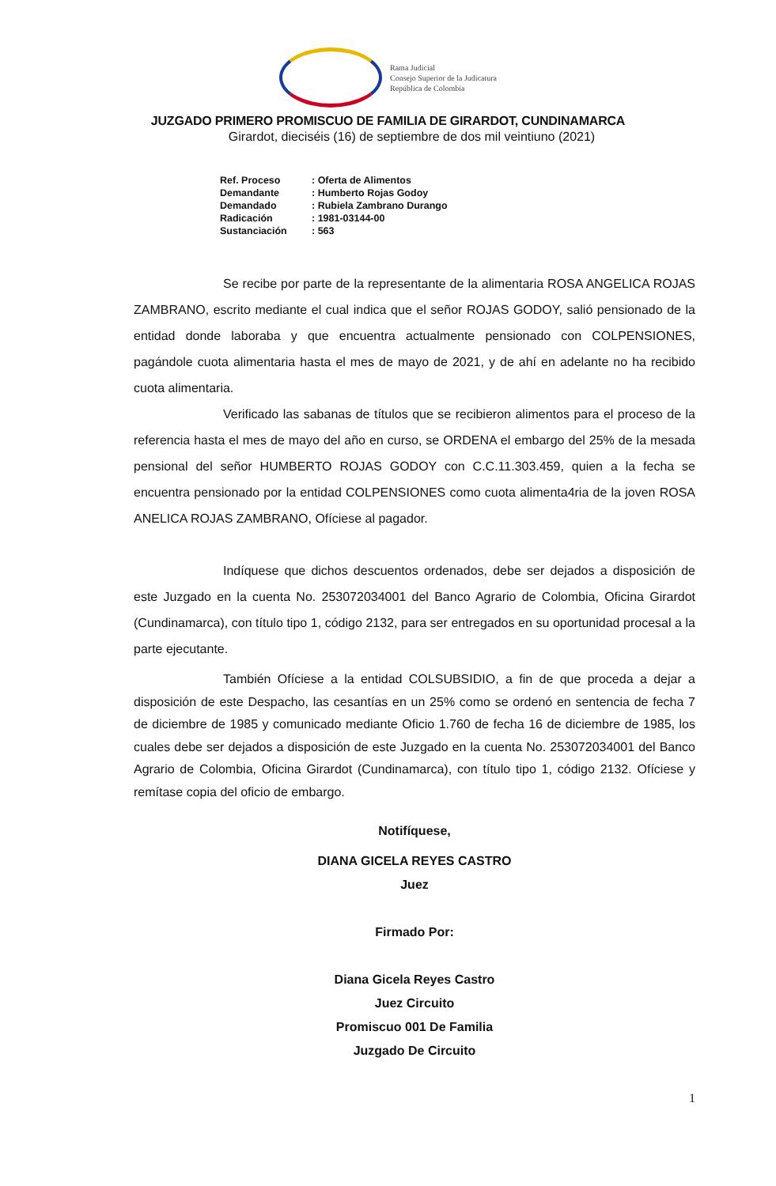Rama Judicial
Consejo Superior de la Judicatura
República de Colombia
JUZGADO PRIMERO PROMISCUO DE FAMILIA DE GIRARDOT, CUNDINAMARCA
Girardot, dieciséis (16) de septiembre de dos mil veintiuno (2021)
| Ref. Proceso | : Oferta de Alimentos |
| Demandante | : Humberto Rojas Godoy |
| Demandado | : Rubiela Zambrano Durango |
| Radicación | : 1981-03144-00 |
| Sustanciación | : 563 |
Se recibe por parte de la representante de la alimentaria ROSA ANGELICA ROJAS ZAMBRANO, escrito mediante el cual indica que el señor ROJAS GODOY, salió pensionado de la entidad donde laboraba y que encuentra actualmente pensionado con COLPENSIONES, pagándole cuota alimentaria hasta el mes de mayo de 2021, y de ahí en adelante no ha recibido cuota alimentaria.
Verificado las sabanas de títulos que se recibieron alimentos para el proceso de la referencia hasta el mes de mayo del año en curso, se ORDENA el embargo del 25% de la mesada pensional del señor HUMBERTO ROJAS GODOY con C.C.11.303.459, quien a la fecha se encuentra pensionado por la entidad COLPENSIONES como cuota alimenta4ria de la joven ROSA ANELICA ROJAS ZAMBRANO, Ofíciese al pagador.
Indíquese que dichos descuentos ordenados, debe ser dejados a disposición de este Juzgado en la cuenta No. 253072034001 del Banco Agrario de Colombia, Oficina Girardot (Cundinamarca), con título tipo 1, código 2132, para ser entregados en su oportunidad procesal a la parte ejecutante.
También Ofíciese a la entidad COLSUBSIDIO, a fin de que proceda a dejar a disposición de este Despacho, las cesantías en un 25% como se ordenó en sentencia de fecha 7 de diciembre de 1985 y comunicado mediante Oficio 1.760 de fecha 16 de diciembre de 1985, los cuales debe ser dejados a disposición de este Juzgado en la cuenta No. 253072034001 del Banco Agrario de Colombia, Oficina Girardot (Cundinamarca), con título tipo 1, código 2132. Ofíciese y remítase copia del oficio de embargo.
Notifíquese,
DIANA GICELA REYES CASTRO
Juez
Firmado Por:
Diana Gicela Reyes Castro
Juez Circuito
Promiscuo 001 De Familia
Juzgado De Circuito
1